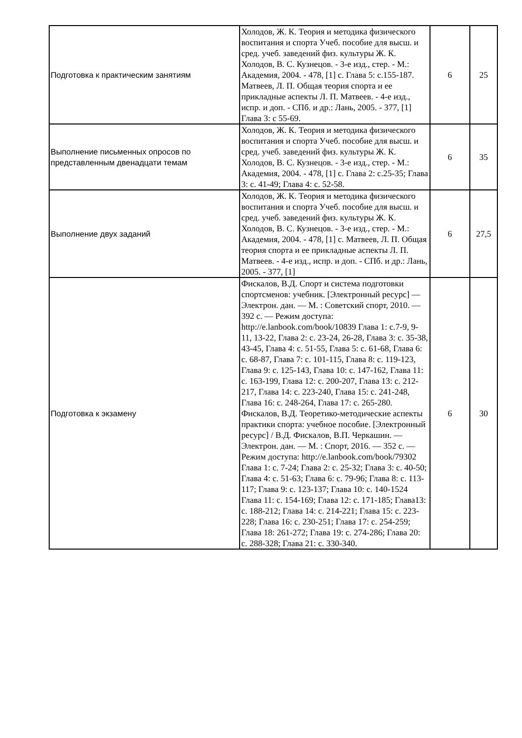| Подготовка к практическим занятиям | Холодов, Ж. К. Теория и методика физического воспитания и спорта Учеб. пособие для высш. и сред. учеб. заведений физ. культуры Ж. К. Холодов, В. С. Кузнецов. - 3-е изд., стер. - М.: Академия, 2004. - 478, [1] с. Глава 5: с.155-187. Матвеев, Л. П. Общая теория спорта и ее прикладные аспекты Л. П. Матвеев. - 4-е изд., испр. и доп. - СПб. и др.: Лань, 2005. - 377, [1] Глава 3: с 55-69. | 6 | 25 |
| Выполнение письменных опросов по представленным двенадцати темам | Холодов, Ж. К. Теория и методика физического воспитания и спорта Учеб. пособие для высш. и сред. учеб. заведений физ. культуры Ж. К. Холодов, В. С. Кузнецов. - 3-е изд., стер. - М.: Академия, 2004. - 478, [1] с. Глава 2: с.25-35; Глава 3: с. 41-49; Глава 4: с. 52-58. | 6 | 35 |
| Выполнение двух заданий | Холодов, Ж. К. Теория и методика физического воспитания и спорта Учеб. пособие для высш. и сред. учеб. заведений физ. культуры Ж. К. Холодов, В. С. Кузнецов. - 3-е изд., стер. - М.: Академия, 2004. - 478, [1] с. Матвеев, Л. П. Общая теория спорта и ее прикладные аспекты Л. П. Матвеев. - 4-е изд., испр. и доп. - СПб. и др.: Лань, 2005. - 377, [1] | 6 | 27,5 |
| Подготовка к экзамену | Фискалов, В.Д. Спорт и система подготовки спортсменов: учебник. [Электронный ресурс] — Электрон. дан. — М. : Советский спорт, 2010. — 392 с. — Режим доступа: http://e.lanbook.com/book/10839 Глава 1: с.7-9, 9-11, 13-22, Глава 2: с. 23-24, 26-28, Глава 3: с. 35-38, 43-45, Глава 4: с. 51-55, Глава 5: с. 61-68, Глава 6: с. 68-87, Глава 7: с. 101-115, Глава 8: с. 119-123, Глава 9: с. 125-143, Глава 10: с. 147-162, Глава 11: с. 163-199, Глава 12: с. 200-207, Глава 13: с. 212-217, Глава 14: с. 223-240, Глава 15: с. 241-248, Глава 16: с. 248-264, Глава 17: с. 265-280. Фискалов, В.Д. Теоретико-методические аспекты практики спорта: учебное пособие. [Электронный ресурс] / В.Д. Фискалов, В.П. Черкашин. — Электрон. дан. — М. : Спорт, 2016. — 352 с. — Режим доступа: http://e.lanbook.com/book/79302 Глава 1: с. 7-24; Глава 2: с. 25-32; Глава 3: с. 40-50; Глава 4: с. 51-63; Глава 6: с. 79-96; Глава 8: с. 113-117; Глава 9: с. 123-137; Глава 10: с. 140-1524 Глава 11: с. 154-169; Глава 12: с. 171-185; Глава13: с. 188-212; Глава 14: с. 214-221; Глава 15: с. 223-228; Глава 16: с. 230-251; Глава 17: с. 254-259; Глава 18: 261-272; Глава 19: с. 274-286; Глава 20: с. 288-328; Глава 21: с. 330-340. | 6 | 30 |